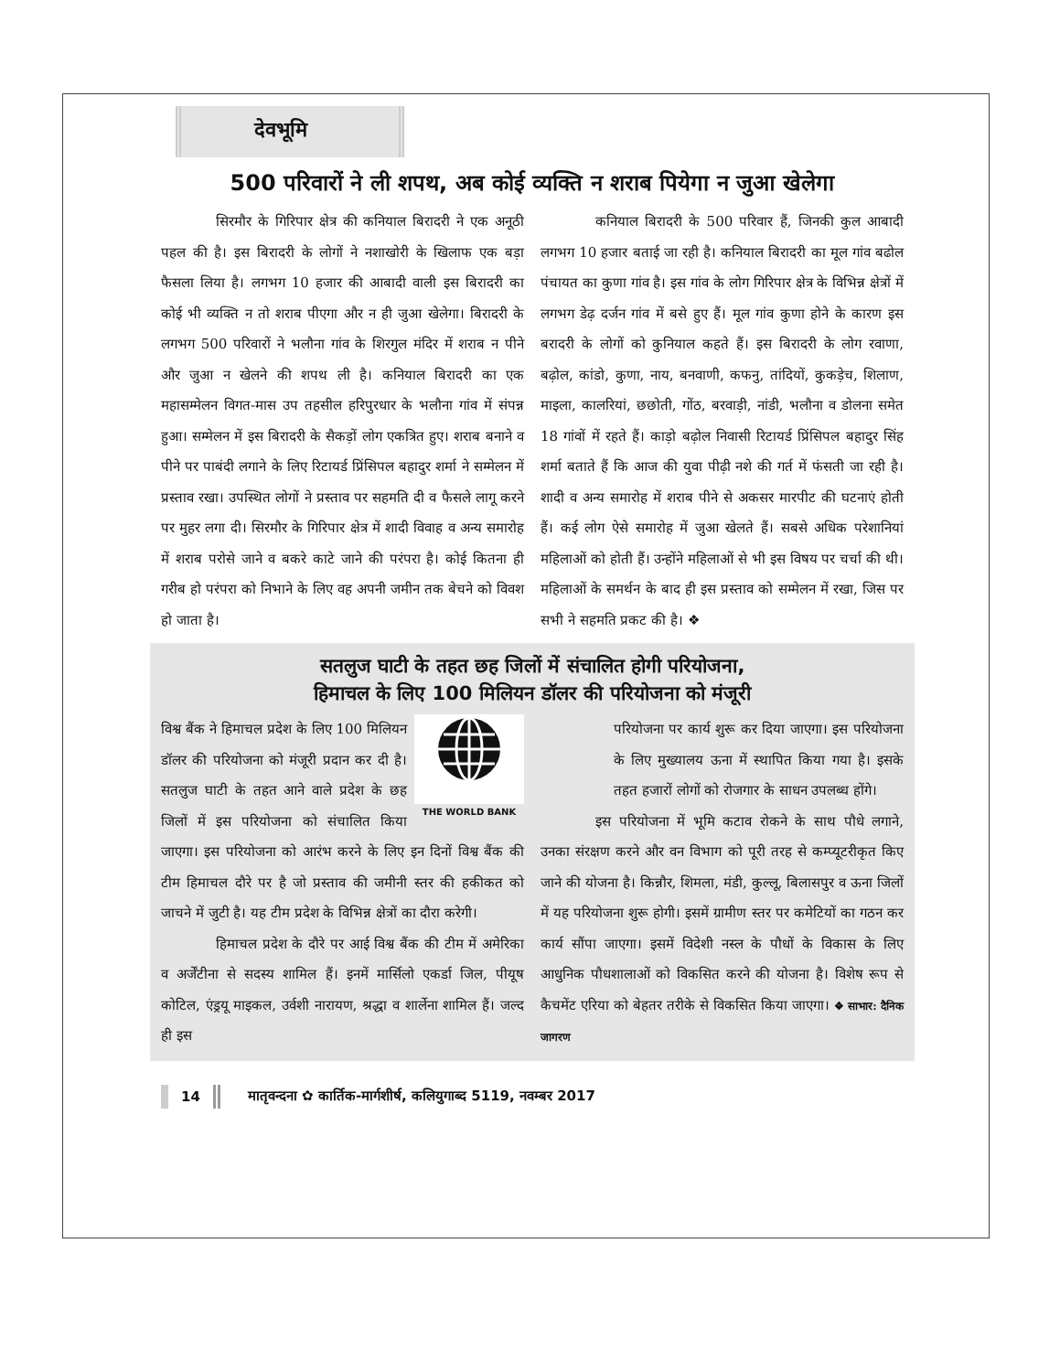देवभूमि
500 परिवारों ने ली शपथ, अब कोई व्यक्ति न शराब पियेगा न जुआ खेलेगा
सिरमौर के गिरिपार क्षेत्र की कनियाल बिरादरी ने एक अनूठी पहल की है। इस बिरादरी के लोगों ने नशाखोरी के खिलाफ एक बड़ा फैसला लिया है। लगभग 10 हजार की आबादी वाली इस बिरादरी का कोई भी व्यक्ति न तो शराब पीएगा और न ही जुआ खेलेगा। बिरादरी के लगभग 500 परिवारों ने भलौना गांव के शिरगुल मंदिर में शराब न पीने और जुआ न खेलने की शपथ ली है। कनियाल बिरादरी का एक महासम्मेलन विगत-मास उप तहसील हरिपुरधार के भलौना गांव में संपन्न हुआ। सम्मेलन में इस बिरादरी के सैकड़ों लोग एकत्रित हुए। शराब बनाने व पीने पर पाबंदी लगाने के लिए रिटायर्ड प्रिंसिपल बहादुर शर्मा ने सम्मेलन में प्रस्ताव रखा। उपस्थित लोगों ने प्रस्ताव पर सहमति दी व फैसले लागू करने पर मुहर लगा दी। सिरमौर के गिरिपार क्षेत्र में शादी विवाह व अन्य समारोह में शराब परोसे जाने व बकरे काटे जाने की परंपरा है। कोई कितना ही गरीब हो परंपरा को निभाने के लिए वह अपनी जमीन तक बेचने को विवश हो जाता है।
कनियाल बिरादरी के 500 परिवार हैं, जिनकी कुल आबादी लगभग 10 हजार बताई जा रही है। कनियाल बिरादरी का मूल गांव बढोल पंचायत का कुणा गांव है। इस गांव के लोग गिरिपार क्षेत्र के विभिन्न क्षेत्रों में लगभग डेढ़ दर्जन गांव में बसे हुए हैं। मूल गांव कुणा होने के कारण इस बरादरी के लोगों को कुनियाल कहते हैं। इस बिरादरी के लोग रवाणा, बढ़ोल, कांडो, कुणा, नाय, बनवाणी, कफनु, तांदियों, कुकड़ेच, शिलाण, माइला, कालरियां, छछोती, गोंठ, बरवाड़ी, नांडी, भलौना व डोलना समेत 18 गांवों में रहते हैं। काड़ो बढ़ोल निवासी रिटायर्ड प्रिंसिपल बहादुर सिंह शर्मा बताते हैं कि आज की युवा पीढ़ी नशे की गर्त में फंसती जा रही है। शादी व अन्य समारोह में शराब पीने से अकसर मारपीट की घटनाएं होती हैं। कई लोग ऐसे समारोह में जुआ खेलते हैं। सबसे अधिक परेशानियां महिलाओं को होती हैं। उन्होंने महिलाओं से भी इस विषय पर चर्चा की थी। महिलाओं के समर्थन के बाद ही इस प्रस्ताव को सम्मेलन में रखा, जिस पर सभी ने सहमति प्रकट की है। ❖
सतलुज घाटी के तहत छह जिलों में संचालित होगी परियोजना,
हिमाचल के लिए 100 मिलियन डॉलर की परियोजना को मंजूरी
THE WORLD BANK
विश्व बैंक ने हिमाचल प्रदेश के लिए 100 मिलियन डॉलर की परियोजना को मंजूरी प्रदान कर दी है। सतलुज घाटी के तहत आने वाले प्रदेश के छह जिलों में इस परियोजना को संचालित किया जाएगा। इस परियोजना को आरंभ करने के लिए इन दिनों विश्व बैंक की टीम हिमाचल दौरे पर है जो प्रस्ताव की जमीनी स्तर की हकीकत को जाचने में जुटी है। यह टीम प्रदेश के विभिन्न क्षेत्रों का दौरा करेगी।
हिमाचल प्रदेश के दौरे पर आई विश्व बैंक की टीम में अमेरिका व अर्जेंटीना से सदस्य शामिल हैं। इनमें मार्सिलो एकर्डा जिल, पीयूष कोटिल, एंड्रयू माइकल, उर्वशी नारायण, श्रद्धा व शार्लेना शामिल हैं। जल्द ही इस
परियोजना पर कार्य शुरू कर दिया जाएगा। इस परियोजना के लिए मुख्यालय ऊना में स्थापित किया गया है। इसके तहत हजारों लोगों को रोजगार के साधन उपलब्ध होंगे।
इस परियोजना में भूमि कटाव रोकने के साथ पौधे लगाने, उनका संरक्षण करने और वन विभाग को पूरी तरह से कम्प्यूटरीकृत किए जाने की योजना है। किन्नौर, शिमला, मंडी, कुल्लू, बिलासपुर व ऊना जिलों में यह परियोजना शुरू होगी। इसमें ग्रामीण स्तर पर कमेटियों का गठन कर कार्य सौंपा जाएगा। इसमें विदेशी नस्ल के पौधों के विकास के लिए आधुनिक पौधशालाओं को विकसित करने की योजना है। विशेष रूप से कैचमेंट एरिया को बेहतर तरीके से विकसित किया जाएगा। ❖ साभार: दैनिक जागरण
14 मातृवन्दना ✿ कार्तिक-मार्गशीर्ष, कलियुगाब्द 5119, नवम्बर 2017